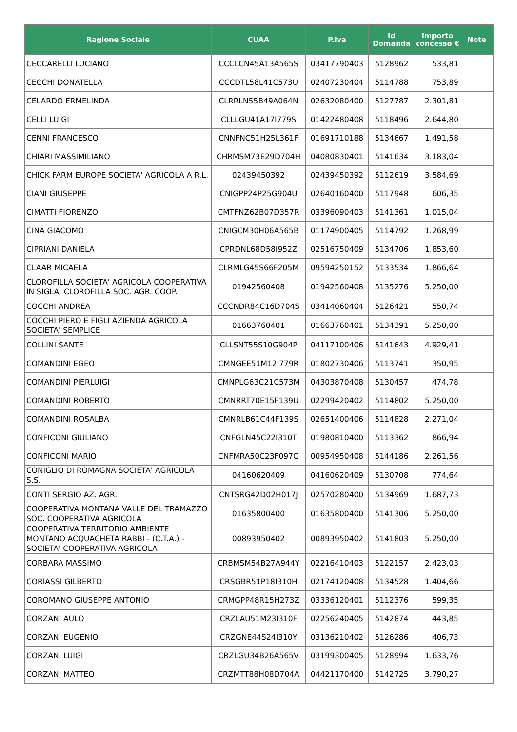| Ragione Sociale | CUAA | P.iva | Id Domanda | Importo concesso € | Note |
| --- | --- | --- | --- | --- | --- |
| CECCARELLI LUCIANO | CCCLCN45A13A565S | 03417790403 | 5128962 | 533,81 | |
| CECCHI DONATELLA | CCCDTL58L41C573U | 02407230404 | 5114788 | 753,89 | |
| CELARDO ERMELINDA | CLRRLN55B49A064N | 02632080400 | 5127787 | 2.301,81 | |
| CELLI LUIGI | CLLLGU41A17I779S | 01422480408 | 5118496 | 2.644,80 | |
| CENNI FRANCESCO | CNNFNC51H25L361F | 01691710188 | 5134667 | 1.491,58 | |
| CHIARI MASSIMILIANO | CHRMSM73E29D704H | 04080830401 | 5141634 | 3.183,04 | |
| CHICK FARM EUROPE SOCIETA' AGRICOLA A R.L. | 02439450392 | 02439450392 | 5112619 | 3.584,69 | |
| CIANI GIUSEPPE | CNIGPP24P25G904U | 02640160400 | 5117948 | 606,35 | |
| CIMATTI FIORENZO | CMTFNZ62B07D357R | 03396090403 | 5141361 | 1.015,04 | |
| CINA GIACOMO | CNIGCM30H06A565B | 01174900405 | 5114792 | 1.268,99 | |
| CIPRIANI DANIELA | CPRDNL68D58I952Z | 02516750409 | 5134706 | 1.853,60 | |
| CLAAR MICAELA | CLRMLG45S66F205M | 09594250152 | 5133534 | 1.866,64 | |
| CLOROFILLA SOCIETA' AGRICOLA COOPERATIVA IN SIGLA: CLOROFILLA SOC. AGR. COOP. | 01942560408 | 01942560408 | 5135276 | 5.250,00 | |
| COCCHI ANDREA | CCCNDR84C16D704S | 03414060404 | 5126421 | 550,74 | |
| COCCHI PIERO E FIGLI AZIENDA AGRICOLA SOCIETA' SEMPLICE | 01663760401 | 01663760401 | 5134391 | 5.250,00 | |
| COLLINI SANTE | CLLSNT55S10G904P | 04117100406 | 5141643 | 4.929,41 | |
| COMANDINI EGEO | CMNGEE51M12I779R | 01802730406 | 5113741 | 350,95 | |
| COMANDINI PIERLUIGI | CMNPLG63C21C573M | 04303870408 | 5130457 | 474,78 | |
| COMANDINI ROBERTO | CMNRRT70E15F139U | 02299420402 | 5114802 | 5.250,00 | |
| COMANDINI ROSALBA | CMNRLB61C44F139S | 02651400406 | 5114828 | 2.271,04 | |
| CONFICONI GIULIANO | CNFGLN45C22I310T | 01980810400 | 5113362 | 866,94 | |
| CONFICONI MARIO | CNFMRA50C23F097G | 00954950408 | 5144186 | 2.261,56 | |
| CONIGLIO DI ROMAGNA SOCIETA' AGRICOLA S.S. | 04160620409 | 04160620409 | 5130708 | 774,64 | |
| CONTI SERGIO AZ. AGR. | CNTSRG42D02H017J | 02570280400 | 5134969 | 1.687,73 | |
| COOPERATIVA MONTANA VALLE DEL TRAMAZZO SOC. COOPERATIVA AGRICOLA | 01635800400 | 01635800400 | 5141306 | 5.250,00 | |
| COOPERATIVA TERRITORIO AMBIENTE MONTANO ACQUACHETA RABBI - (C.T.A.) - SOCIETA' COOPERATIVA AGRICOLA | 00893950402 | 00893950402 | 5141803 | 5.250,00 | |
| CORBARA MASSIMO | CRBMSM54B27A944Y | 02216410403 | 5122157 | 2.423,03 | |
| CORIASSI GILBERTO | CRSGBR51P18I310H | 02174120408 | 5134528 | 1.404,66 | |
| COROMANO GIUSEPPE ANTONIO | CRMGPP48R15H273Z | 03336120401 | 5112376 | 599,35 | |
| CORZANI AULO | CRZLAU51M23I310F | 02256240405 | 5142874 | 443,85 | |
| CORZANI EUGENIO | CRZGNE44S24I310Y | 03136210402 | 5126286 | 406,73 | |
| CORZANI LUIGI | CRZLGU34B26A565V | 03199300405 | 5128994 | 1.633,76 | |
| CORZANI MATTEO | CRZMTT88H08D704A | 04421170400 | 5142725 | 3.790,27 | |